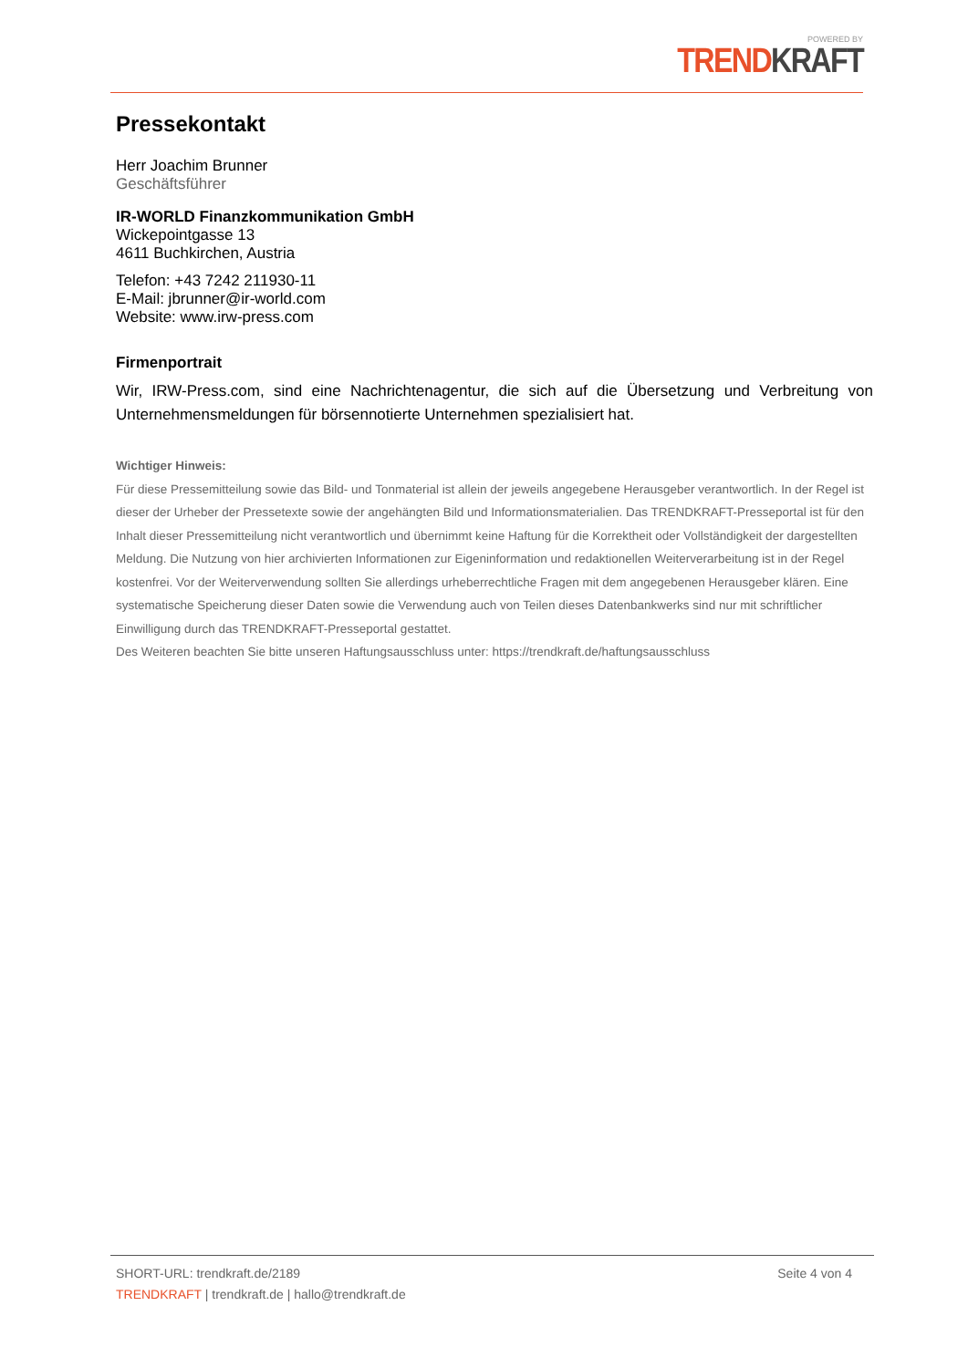POWERED BY
TREND KRAFT
Pressekontakt
Herr Joachim Brunner
Geschäftsführer
IR-WORLD Finanzkommunikation GmbH
Wickepointgasse 13
4611 Buchkirchen, Austria
Telefon: +43 7242 211930-11
E-Mail: jbrunner@ir-world.com
Website: www.irw-press.com
Firmenportrait
Wir, IRW-Press.com, sind eine Nachrichtenagentur, die sich auf die Übersetzung und Verbreitung von Unternehmensmeldungen für börsennotierte Unternehmen spezialisiert hat.
Wichtiger Hinweis:
Für diese Pressemitteilung sowie das Bild- und Tonmaterial ist allein der jeweils angegebene Herausgeber verantwortlich. In der Regel ist dieser der Urheber der Pressetexte sowie der angehängten Bild und Informationsmaterialien. Das TRENDKRAFT-Presseportal ist für den Inhalt dieser Pressemitteilung nicht verantwortlich und übernimmt keine Haftung für die Korrektheit oder Vollständigkeit der dargestellten Meldung. Die Nutzung von hier archivierten Informationen zur Eigeninformation und redaktionellen Weiterverarbeitung ist in der Regel kostenfrei. Vor der Weiterverwendung sollten Sie allerdings urheberrechtliche Fragen mit dem angegebenen Herausgeber klären. Eine systematische Speicherung dieser Daten sowie die Verwendung auch von Teilen dieses Datenbankwerks sind nur mit schriftlicher Einwilligung durch das TRENDKRAFT-Presseportal gestattet.
Des Weiteren beachten Sie bitte unseren Haftungsausschluss unter: https://trendkraft.de/haftungsausschluss
SHORT-URL: trendkraft.de/2189
Seite 4 von 4
TRENDKRAFT | trendkraft.de | hallo@trendkraft.de